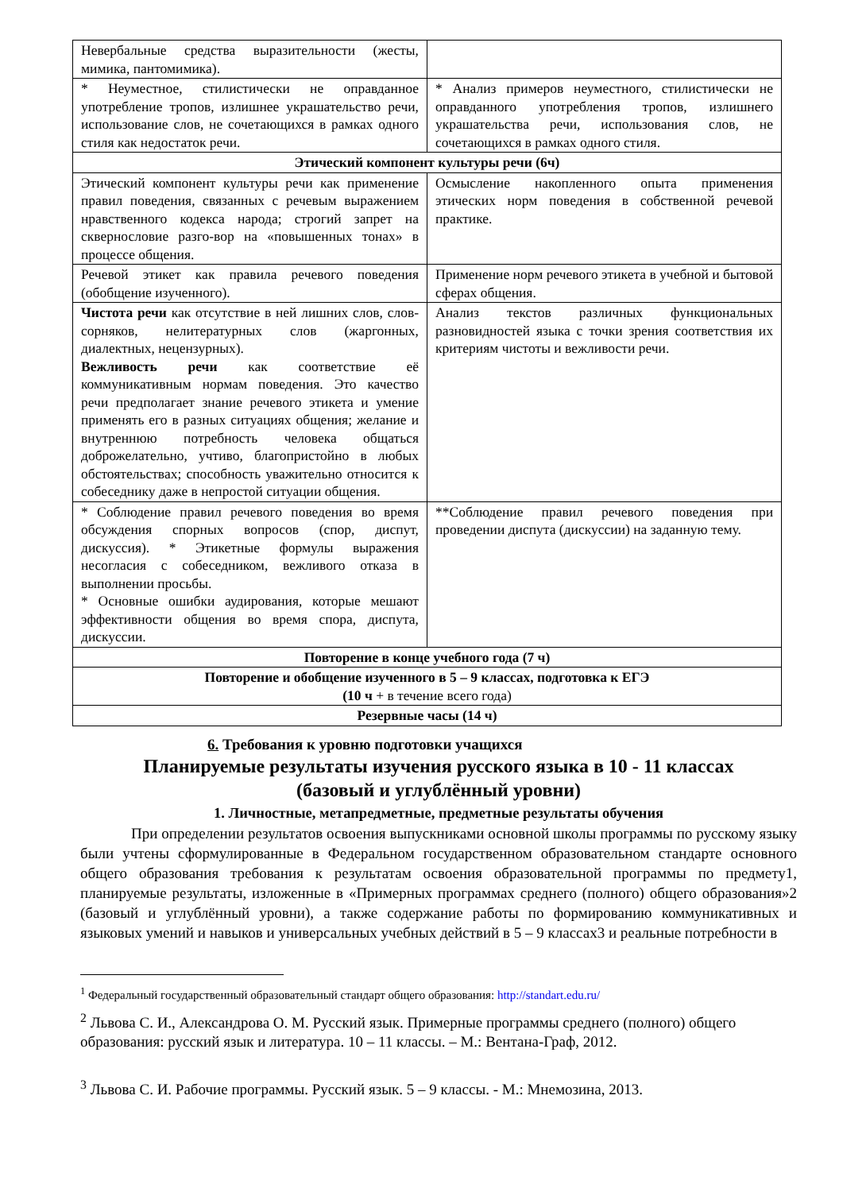| Невербальные средства выразительности (жесты, мимика, пантомимика). | |
| * Неуместное, стилистически не оправданное употребление тропов, излишнее украшательство речи, использование слов, не сочетающихся в рамках одного стиля как недостаток речи. | * Анализ примеров неуместного, стилистически не оправданного употребления тропов, излишнего украшательства речи, использования слов, не сочетающихся в рамках одного стиля. |
| Этический компонент культуры речи (6ч) | |
| Этический компонент культуры речи как применение правил поведения, связанных с речевым выражением нравственного кодекса народа; строгий запрет на сквернословие разго-вор на «повышенных тонах» в процессе общения. | Осмысление накопленного опыта применения этических норм поведения в собственной речевой практике. |
| Речевой этикет как правила речевого поведения (обобщение изученного). | Применение норм речевого этикета в учебной и бытовой сферах общения. |
| Чистота речи как отсутствие в ней лишних слов, слов-сорняков, нелитературных слов (жаргонных, диалектных, нецензурных). Вежливость речи как соответствие её коммуникативным нормам поведения. Это качество речи предполагает знание речевого этикета и умение применять его в разных ситуациях общения; желание и внутреннюю потребность человека общаться доброжелательно, учтиво, благопристойно в любых обстоятельствах; способность уважительно относится к собеседнику даже в непростой ситуации общения. | Анализ текстов различных функциональных разновидностей языка с точки зрения соответствия их критериям чистоты и вежливости речи. |
| * Соблюдение правил речевого поведения во время обсуждения спорных вопросов (спор, диспут, дискуссия). * Этикетные формулы выражения несогласия с собеседником, вежливого отказа в выполнении просьбы. * Основные ошибки аудирования, которые мешают эффективности общения во время спора, диспута, дискуссии. | **Соблюдение правил речевого поведения при проведении диспута (дискуссии) на заданную тему. |
| Повторение в конце учебного года (7 ч) | |
| Повторение и обобщение изученного в 5 – 9 классах, подготовка к ЕГЭ (10 ч + в течение всего года) | |
| Резервные часы (14 ч) | |
6. Требования к уровню подготовки учащихся
Планируемые результаты изучения русского языка в 10 - 11 классах
(базовый и углублённый уровни)
1. Личностные, метапредметные, предметные результаты обучения
При определении результатов освоения выпускниками основной школы программы по русскому языку были учтены сформулированные в Федеральном государственном образовательном стандарте основного общего образования требования к результатам освоения образовательной программы по предмету1, планируемые результаты, изложенные в «Примерных программах среднего (полного) общего образования»2 (базовый и углублённый уровни), а также содержание работы по формированию коммуникативных и языковых умений и навыков и универсальных учебных действий в 5 – 9 классах3 и реальные потребности в
<sup>1</sup> Федеральный государственный образовательный стандарт общего образования: http://standart.edu.ru/
<sup>2</sup> Львова С. И., Александрова О. М. Русский язык. Примерные программы среднего (полного) общего образования: русский язык и литература. 10 – 11 классы. – М.: Вентана-Граф, 2012.
<sup>3</sup> Львова С. И. Рабочие программы. Русский язык. 5 – 9 классы. - М.: Мнемозина, 2013.